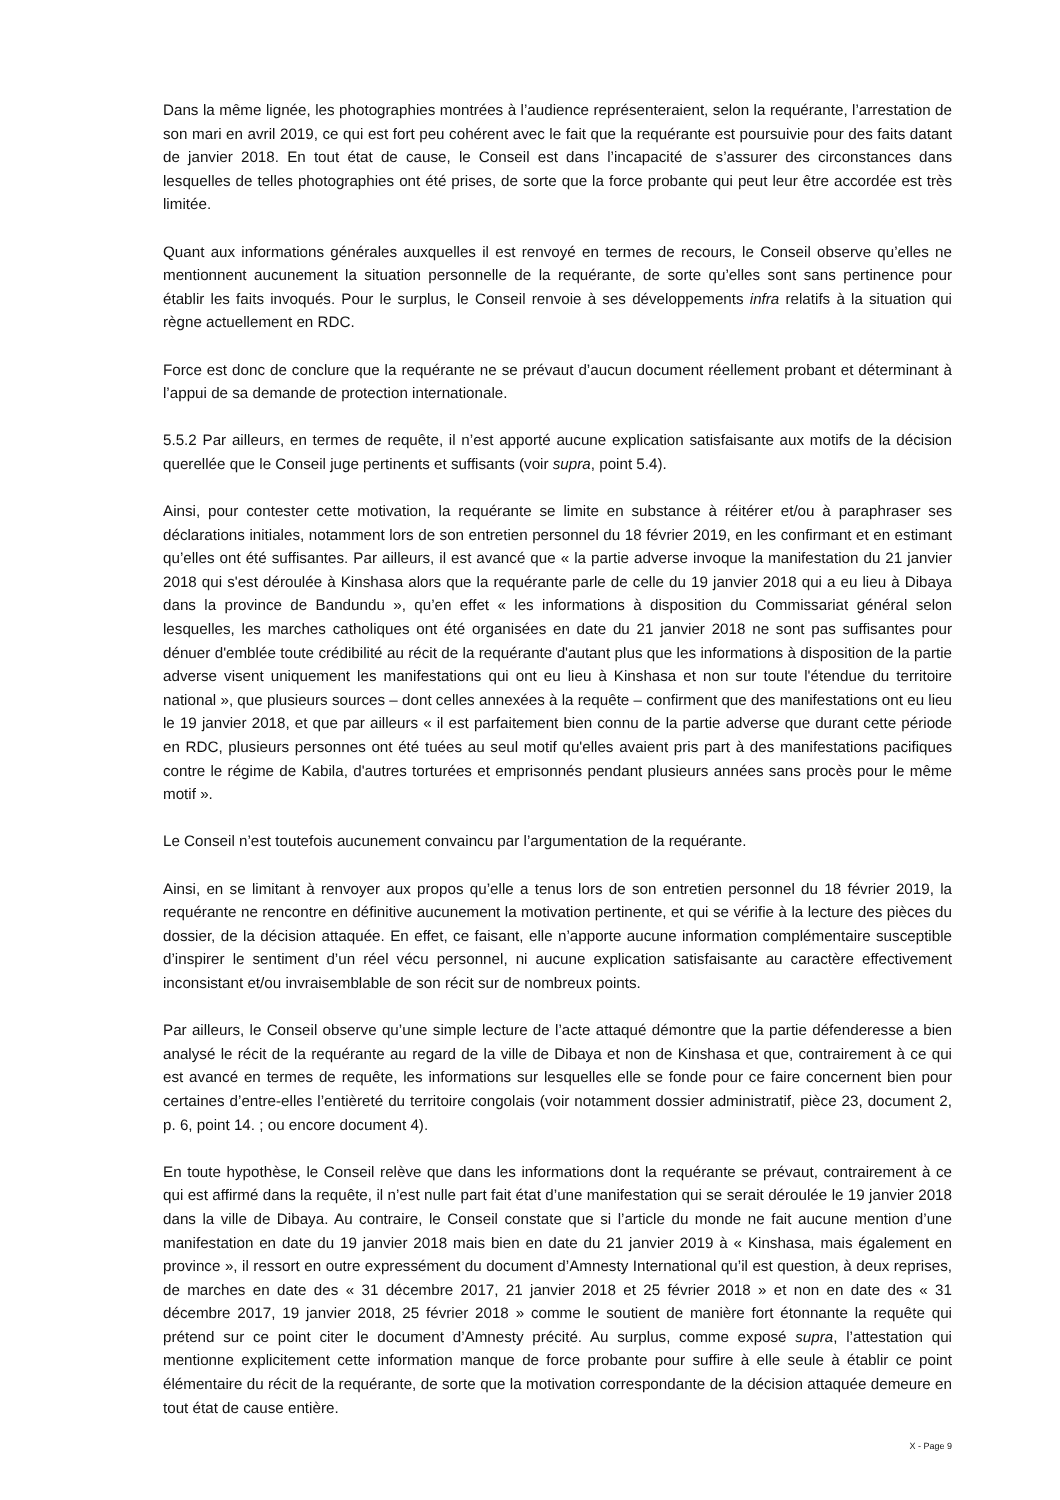Dans la même lignée, les photographies montrées à l’audience représenteraient, selon la requérante, l’arrestation de son mari en avril 2019, ce qui est fort peu cohérent avec le fait que la requérante est poursuivie pour des faits datant de janvier 2018. En tout état de cause, le Conseil est dans l’incapacité de s’assurer des circonstances dans lesquelles de telles photographies ont été prises, de sorte que la force probante qui peut leur être accordée est très limitée.
Quant aux informations générales auxquelles il est renvoyé en termes de recours, le Conseil observe qu’elles ne mentionnent aucunement la situation personnelle de la requérante, de sorte qu’elles sont sans pertinence pour établir les faits invoqués. Pour le surplus, le Conseil renvoie à ses développements infra relatifs à la situation qui règne actuellement en RDC.
Force est donc de conclure que la requérante ne se prévaut d’aucun document réellement probant et déterminant à l’appui de sa demande de protection internationale.
5.5.2 Par ailleurs, en termes de requête, il n’est apporté aucune explication satisfaisante aux motifs de la décision querellée que le Conseil juge pertinents et suffisants (voir supra, point 5.4).
Ainsi, pour contester cette motivation, la requérante se limite en substance à réitérer et/ou à paraphraser ses déclarations initiales, notamment lors de son entretien personnel du 18 février 2019, en les confirmant et en estimant qu’elles ont été suffisantes. Par ailleurs, il est avancé que « la partie adverse invoque la manifestation du 21 janvier 2018 qui s'est déroulée à Kinshasa alors que la requérante parle de celle du 19 janvier 2018 qui a eu lieu à Dibaya dans la province de Bandundu », qu’en effet « les informations à disposition du Commissariat général selon lesquelles, les marches catholiques ont été organisées en date du 21 janvier 2018 ne sont pas suffisantes pour dénuer d'emblée toute crédibilité au récit de la requérante d'autant plus que les informations à disposition de la partie adverse visent uniquement les manifestations qui ont eu lieu à Kinshasa et non sur toute l'étendue du territoire national », que plusieurs sources – dont celles annexées à la requête – confirment que des manifestations ont eu lieu le 19 janvier 2018, et que par ailleurs « il est parfaitement bien connu de la partie adverse que durant cette période en RDC, plusieurs personnes ont été tuées au seul motif qu'elles avaient pris part à des manifestations pacifiques contre le régime de Kabila, d'autres torturées et emprisonnés pendant plusieurs années sans procès pour le même motif ».
Le Conseil n’est toutefois aucunement convaincu par l’argumentation de la requérante.
Ainsi, en se limitant à renvoyer aux propos qu’elle a tenus lors de son entretien personnel du 18 février 2019, la requérante ne rencontre en définitive aucunement la motivation pertinente, et qui se vérifie à la lecture des pièces du dossier, de la décision attaquée. En effet, ce faisant, elle n’apporte aucune information complémentaire susceptible d’inspirer le sentiment d’un réel vécu personnel, ni aucune explication satisfaisante au caractère effectivement inconsistant et/ou invraisemblable de son récit sur de nombreux points.
Par ailleurs, le Conseil observe qu’une simple lecture de l’acte attaqué démontre que la partie défenderesse a bien analysé le récit de la requérante au regard de la ville de Dibaya et non de Kinshasa et que, contrairement à ce qui est avancé en termes de requête, les informations sur lesquelles elle se fonde pour ce faire concernent bien pour certaines d’entre-elles l’entièreté du territoire congolais (voir notamment dossier administratif, pièce 23, document 2, p. 6, point 14. ; ou encore document 4).
En toute hypothèse, le Conseil relève que dans les informations dont la requérante se prévaut, contrairement à ce qui est affirmé dans la requête, il n’est nulle part fait état d’une manifestation qui se serait déroulée le 19 janvier 2018 dans la ville de Dibaya. Au contraire, le Conseil constate que si l’article du monde ne fait aucune mention d’une manifestation en date du 19 janvier 2018 mais bien en date du 21 janvier 2019 à « Kinshasa, mais également en province », il ressort en outre expressément du document d’Amnesty International qu’il est question, à deux reprises, de marches en date des « 31 décembre 2017, 21 janvier 2018 et 25 février 2018 » et non en date des « 31 décembre 2017, 19 janvier 2018, 25 février 2018 » comme le soutient de manière fort étonnante la requête qui prétend sur ce point citer le document d’Amnesty précité. Au surplus, comme exposé supra, l’attestation qui mentionne explicitement cette information manque de force probante pour suffire à elle seule à établir ce point élémentaire du récit de la requérante, de sorte que la motivation correspondante de la décision attaquée demeure en tout état de cause entière.
X - Page 9